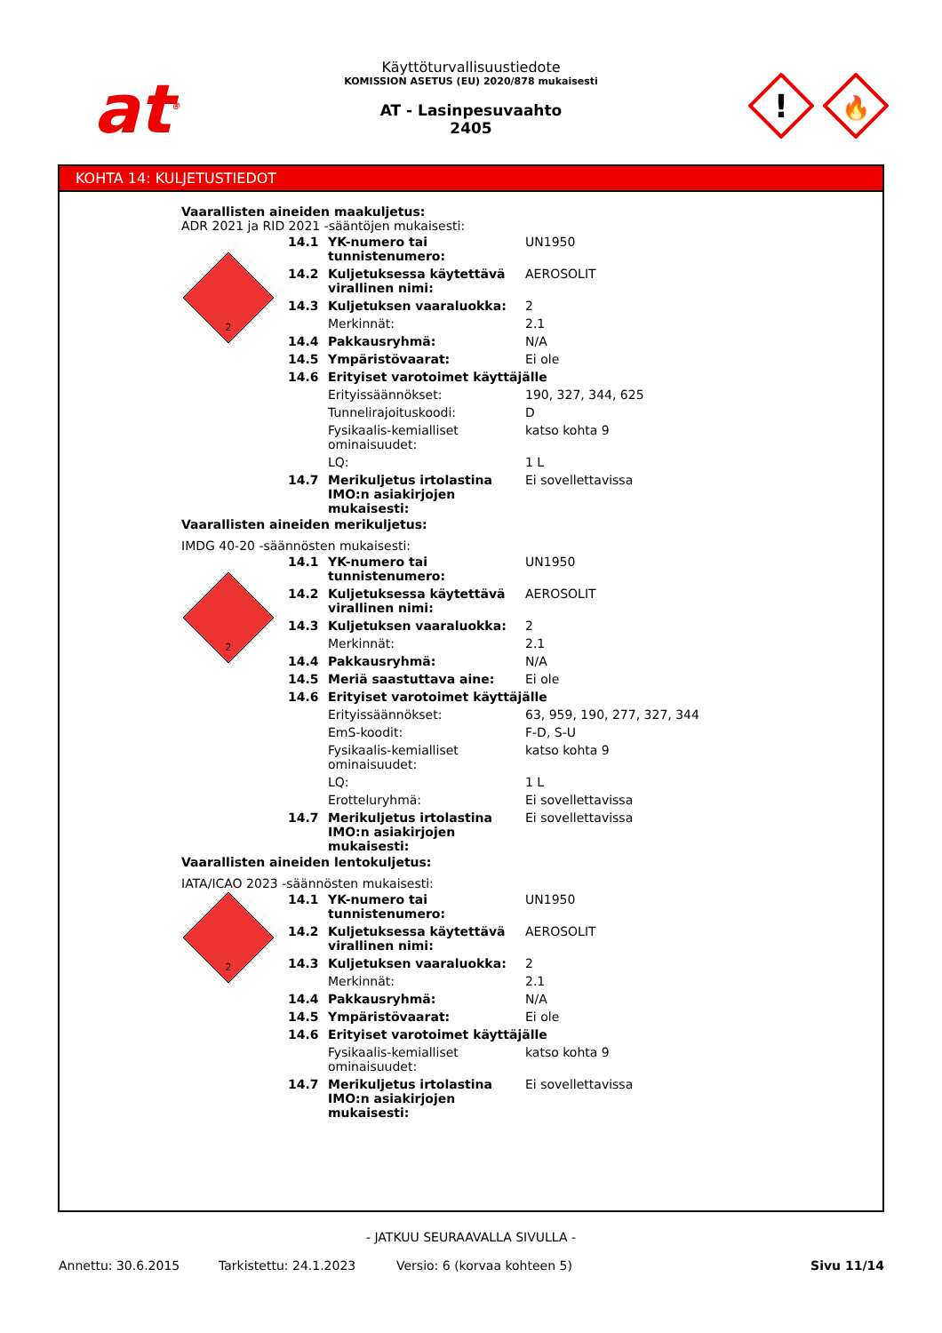at<sup>®</sup>
Käyttöturvallisuustiedote
KOMISSION ASETUS (EU) 2020/878 mukaisesti
AT - Lasinpesuvaahto
2405
!
🔥
KOHTA 14: KULJETUSTIEDOT
Vaarallisten aineiden maakuljetus:
ADR 2021 ja RID 2021 -sääntöjen mukaisesti:
2
| 14.1 | YK-numero tai tunnistenumero: | UN1950 |
| 14.2 | Kuljetuksessa käytettävä virallinen nimi: | AEROSOLIT |
| 14.3 | Kuljetuksen vaaraluokka: | 2 |
| | Merkinnät: | 2.1 |
| 14.4 | Pakkausryhmä: | N/A |
| 14.5 | Ympäristövaarat: | Ei ole |
| 14.6 | Erityiset varotoimet käyttäjälle | |
| | Erityissäännökset: | 190, 327, 344, 625 |
| | Tunnelirajoituskoodi: | D |
| | Fysikaalis-kemialliset ominaisuudet: | katso kohta 9 |
| | LQ: | 1 L |
| 14.7 | Merikuljetus irtolastina IMO:n asiakirjojen mukaisesti: | Ei sovellettavissa |
Vaarallisten aineiden merikuljetus:
IMDG 40-20 -säännösten mukaisesti:
2
| 14.1 | YK-numero tai tunnistenumero: | UN1950 |
| 14.2 | Kuljetuksessa käytettävä virallinen nimi: | AEROSOLIT |
| 14.3 | Kuljetuksen vaaraluokka: | 2 |
| | Merkinnät: | 2.1 |
| 14.4 | Pakkausryhmä: | N/A |
| 14.5 | Meriä saastuttava aine: | Ei ole |
| 14.6 | Erityiset varotoimet käyttäjälle | |
| | Erityissäännökset: | 63, 959, 190, 277, 327, 344 |
| | EmS-koodit: | F-D, S-U |
| | Fysikaalis-kemialliset ominaisuudet: | katso kohta 9 |
| | LQ: | 1 L |
| | Erotteluryhmä: | Ei sovellettavissa |
| 14.7 | Merikuljetus irtolastina IMO:n asiakirjojen mukaisesti: | Ei sovellettavissa |
Vaarallisten aineiden lentokuljetus:
IATA/ICAO 2023 -säännösten mukaisesti:
2
| 14.1 | YK-numero tai tunnistenumero: | UN1950 |
| 14.2 | Kuljetuksessa käytettävä virallinen nimi: | AEROSOLIT |
| 14.3 | Kuljetuksen vaaraluokka: | 2 |
| | Merkinnät: | 2.1 |
| 14.4 | Pakkausryhmä: | N/A |
| 14.5 | Ympäristövaarat: | Ei ole |
| 14.6 | Erityiset varotoimet käyttäjälle | |
| | Fysikaalis-kemialliset ominaisuudet: | katso kohta 9 |
| 14.7 | Merikuljetus irtolastina IMO:n asiakirjojen mukaisesti: | Ei sovellettavissa |
- JATKUU SEURAAVALLA SIVULLA -
Annettu: 30.6.2015 Tarkistettu: 24.1.2023 Versio: 6 (korvaa kohteen 5) Sivu 11/14